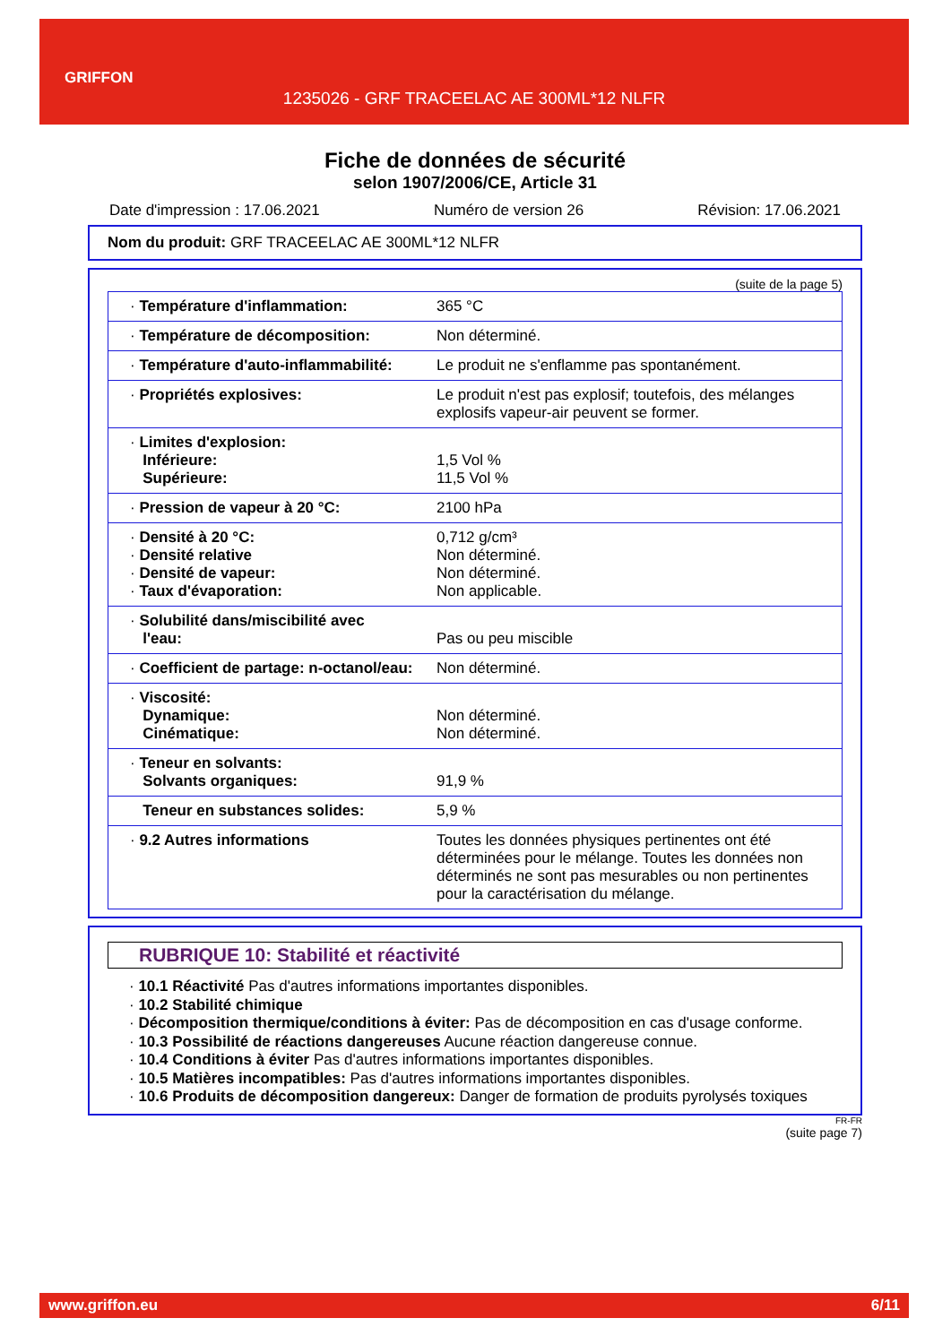GRIFFON
1235026 - GRF TRACEELAC AE 300ML*12 NLFR
Fiche de données de sécurité
selon 1907/2006/CE, Article 31
Date d'impression : 17.06.2021 Numéro de version 26 Révision: 17.06.2021
Nom du produit: GRF TRACEELAC AE 300ML*12 NLFR
(suite de la page 5)
| · Température d'inflammation: | 365 °C |
| · Température de décomposition: | Non déterminé. |
| · Température d'auto-inflammabilité: | Le produit ne s'enflamme pas spontanément. |
| · Propriétés explosives: | Le produit n'est pas explosif; toutefois, des mélanges explosifs vapeur-air peuvent se former. |
| · Limites d'explosion: Inférieure: Supérieure: | 1,5 Vol % 11,5 Vol % |
| · Pression de vapeur à 20 °C: | 2100 hPa |
| · Densité à 20 °C: · Densité relative · Densité de vapeur: · Taux d'évaporation: | 0,712 g/cm³ Non déterminé. Non déterminé. Non applicable. |
| · Solubilité dans/miscibilité avec l'eau: | Pas ou peu miscible |
| · Coefficient de partage: n-octanol/eau: | Non déterminé. |
| · Viscosité: Dynamique: Cinématique: | Non déterminé. Non déterminé. |
| · Teneur en solvants: Solvants organiques: | 91,9 % |
| Teneur en substances solides: | 5,9 % |
| · 9.2 Autres informations | Toutes les données physiques pertinentes ont été déterminées pour le mélange. Toutes les données non déterminés ne sont pas mesurables ou non pertinentes pour la caractérisation du mélange. |
RUBRIQUE 10: Stabilité et réactivité
· 10.1 Réactivité Pas d'autres informations importantes disponibles.
· 10.2 Stabilité chimique
· Décomposition thermique/conditions à éviter: Pas de décomposition en cas d'usage conforme.
· 10.3 Possibilité de réactions dangereuses Aucune réaction dangereuse connue.
· 10.4 Conditions à éviter Pas d'autres informations importantes disponibles.
· 10.5 Matières incompatibles: Pas d'autres informations importantes disponibles.
· 10.6 Produits de décomposition dangereux: Danger de formation de produits pyrolysés toxiques
FR-FR
(suite page 7)
www.griffon.eu 6/11